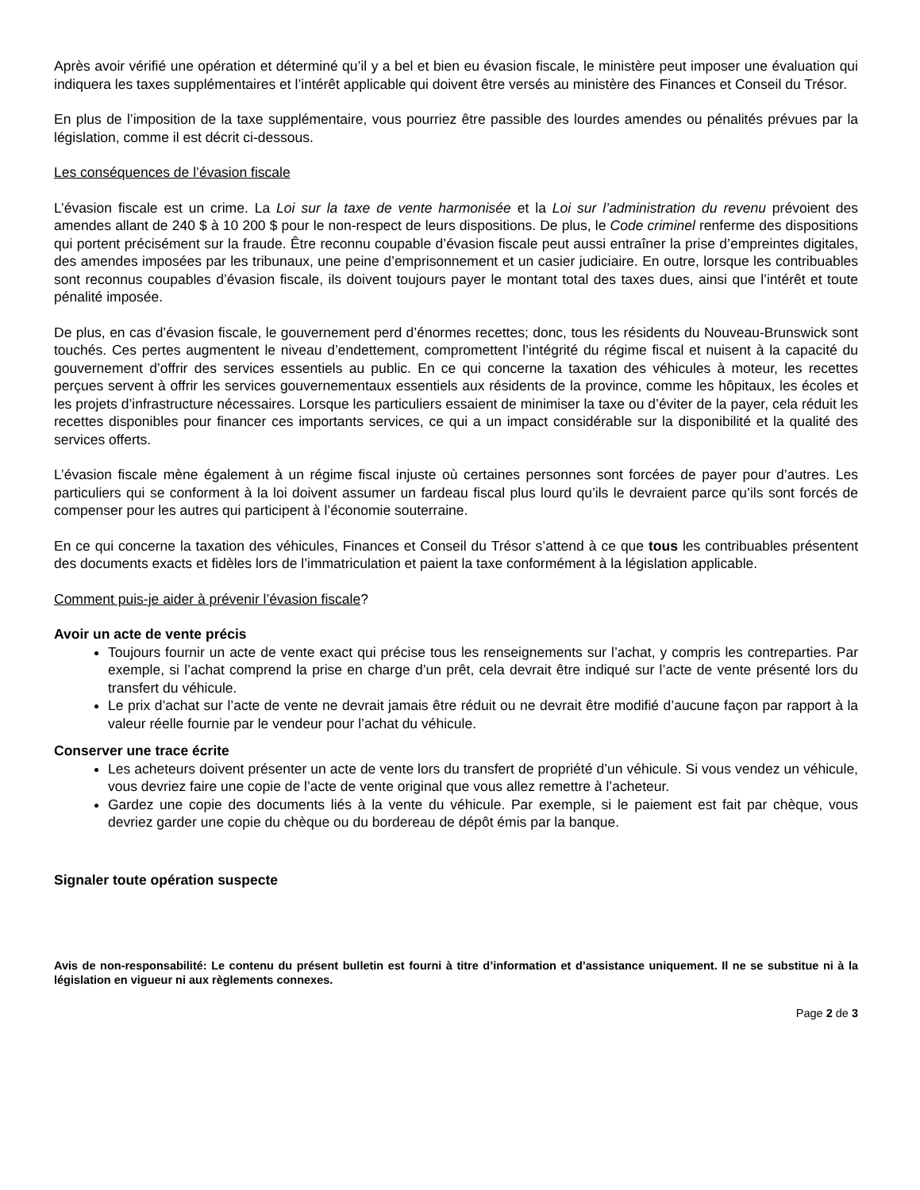Après avoir vérifié une opération et déterminé qu’il y a bel et bien eu évasion fiscale, le ministère peut imposer une évaluation qui indiquera les taxes supplémentaires et l’intérêt applicable qui doivent être versés au ministère des Finances et Conseil du Trésor.
En plus de l’imposition de la taxe supplémentaire, vous pourriez être passible des lourdes amendes ou pénalités prévues par la législation, comme il est décrit ci-dessous.
Les conséquences de l’évasion fiscale
L’évasion fiscale est un crime. La Loi sur la taxe de vente harmonisée et la Loi sur l’administration du revenu prévoient des amendes allant de 240 $ à 10 200 $ pour le non-respect de leurs dispositions. De plus, le Code criminel renferme des dispositions qui portent précisément sur la fraude. Être reconnu coupable d’évasion fiscale peut aussi entraîner la prise d’empreintes digitales, des amendes imposées par les tribunaux, une peine d’emprisonnement et un casier judiciaire. En outre, lorsque les contribuables sont reconnus coupables d’évasion fiscale, ils doivent toujours payer le montant total des taxes dues, ainsi que l’intérêt et toute pénalité imposée.
De plus, en cas d’évasion fiscale, le gouvernement perd d’énormes recettes; donc, tous les résidents du Nouveau-Brunswick sont touchés. Ces pertes augmentent le niveau d’endettement, compromettent l’intégrité du régime fiscal et nuisent à la capacité du gouvernement d’offrir des services essentiels au public. En ce qui concerne la taxation des véhicules à moteur, les recettes perçues servent à offrir les services gouvernementaux essentiels aux résidents de la province, comme les hôpitaux, les écoles et les projets d’infrastructure nécessaires. Lorsque les particuliers essaient de minimiser la taxe ou d’éviter de la payer, cela réduit les recettes disponibles pour financer ces importants services, ce qui a un impact considérable sur la disponibilité et la qualité des services offerts.
L’évasion fiscale mène également à un régime fiscal injuste où certaines personnes sont forcées de payer pour d’autres. Les particuliers qui se conforment à la loi doivent assumer un fardeau fiscal plus lourd qu’ils le devraient parce qu’ils sont forcés de compenser pour les autres qui participent à l’économie souterraine.
En ce qui concerne la taxation des véhicules, Finances et Conseil du Trésor s’attend à ce que tous les contribuables présentent des documents exacts et fidèles lors de l’immatriculation et paient la taxe conformément à la législation applicable.
Comment puis-je aider à prévenir l’évasion fiscale?
Avoir un acte de vente précis
Toujours fournir un acte de vente exact qui précise tous les renseignements sur l’achat, y compris les contreparties. Par exemple, si l’achat comprend la prise en charge d’un prêt, cela devrait être indiqué sur l’acte de vente présenté lors du transfert du véhicule.
Le prix d’achat sur l’acte de vente ne devrait jamais être réduit ou ne devrait être modifié d’aucune façon par rapport à la valeur réelle fournie par le vendeur pour l’achat du véhicule.
Conserver une trace écrite
Les acheteurs doivent présenter un acte de vente lors du transfert de propriété d’un véhicule. Si vous vendez un véhicule, vous devriez faire une copie de l’acte de vente original que vous allez remettre à l’acheteur.
Gardez une copie des documents liés à la vente du véhicule. Par exemple, si le paiement est fait par chèque, vous devriez garder une copie du chèque ou du bordereau de dépôt émis par la banque.
Signaler toute opération suspecte
Avis de non-responsabilité: Le contenu du présent bulletin est fourni à titre d’information et d’assistance uniquement. Il ne se substitue ni à la législation en vigueur ni aux règlements connexes.
Page 2 de 3